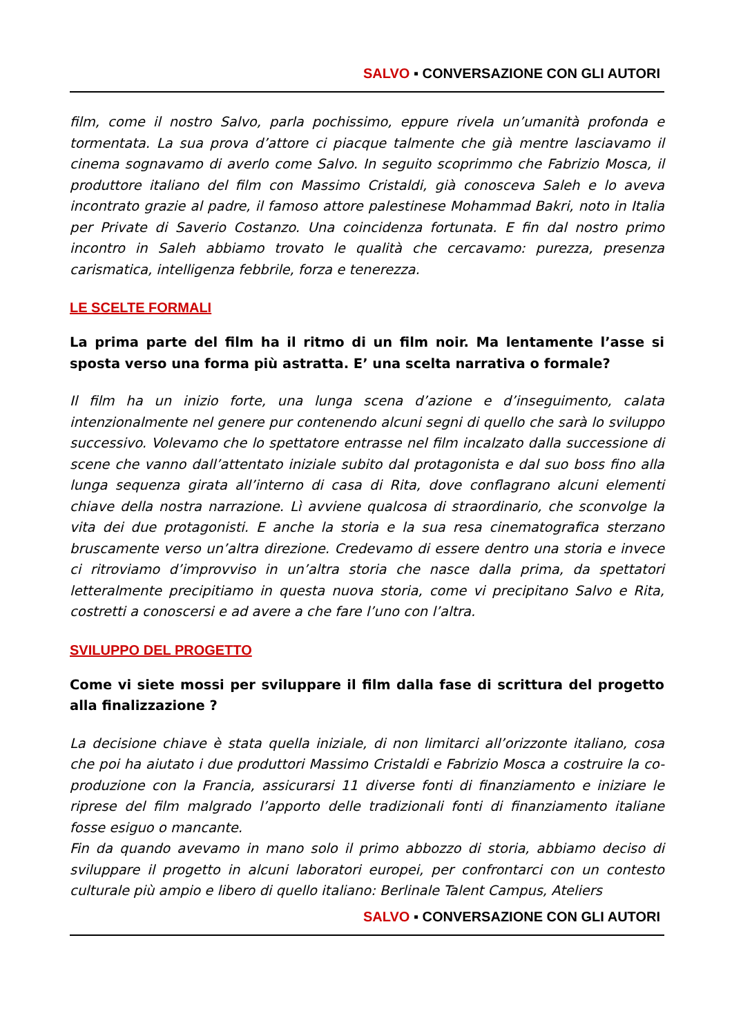SALVO ▪ CONVERSAZIONE CON GLI AUTORI
film, come il nostro Salvo, parla pochissimo, eppure rivela un’umanità profonda e tormentata. La sua prova d’attore ci piacque talmente che già mentre lasciavamo il cinema sognavamo di averlo come Salvo. In seguito scoprimmo che Fabrizio Mosca, il produttore italiano del film con Massimo Cristaldi, già conosceva Saleh e lo aveva incontrato grazie al padre, il famoso attore palestinese Mohammad Bakri, noto in Italia per Private di Saverio Costanzo. Una coincidenza fortunata. E fin dal nostro primo incontro in Saleh abbiamo trovato le qualità che cercavamo: purezza, presenza carismatica, intelligenza febbrile, forza e tenerezza.
LE SCELTE FORMALI
La prima parte del film ha il ritmo di un film noir. Ma lentamente l’asse si sposta verso una forma più astratta. E’ una scelta narrativa o formale?
Il film ha un inizio forte, una lunga scena d’azione e d’inseguimento, calata intenzionalmente nel genere pur contenendo alcuni segni di quello che sarà lo sviluppo successivo. Volevamo che lo spettatore entrasse nel film incalzato dalla successione di scene che vanno dall’attentato iniziale subito dal protagonista e dal suo boss fino alla lunga sequenza girata all’interno di casa di Rita, dove conflagrano alcuni elementi chiave della nostra narrazione. Lì avviene qualcosa di straordinario, che sconvolge la vita dei due protagonisti. E anche la storia e la sua resa cinematografica sterzano bruscamente verso un’altra direzione. Credevamo di essere dentro una storia e invece ci ritroviamo d’improvviso in un’altra storia che nasce dalla prima, da spettatori letteralmente precipitiamo in questa nuova storia, come vi precipitano Salvo e Rita, costretti a conoscersi e ad avere a che fare l’uno con l’altra.
SVILUPPO DEL PROGETTO
Come vi siete mossi per sviluppare il film dalla fase di scrittura del progetto alla finalizzazione ?
La decisione chiave è stata quella iniziale, di non limitarci all’orizzonte italiano, cosa che poi ha aiutato i due produttori Massimo Cristaldi e Fabrizio Mosca a costruire la co-produzione con la Francia, assicurarsi 11 diverse fonti di finanziamento e iniziare le riprese del film malgrado l’apporto delle tradizionali fonti di finanziamento italiane fosse esiguo o mancante.
Fin da quando avevamo in mano solo il primo abbozzo di storia, abbiamo deciso di sviluppare il progetto in alcuni laboratori europei, per confrontarci con un contesto culturale più ampio e libero di quello italiano: Berlinale Talent Campus, Ateliers
SALVO ▪ CONVERSAZIONE CON GLI AUTORI